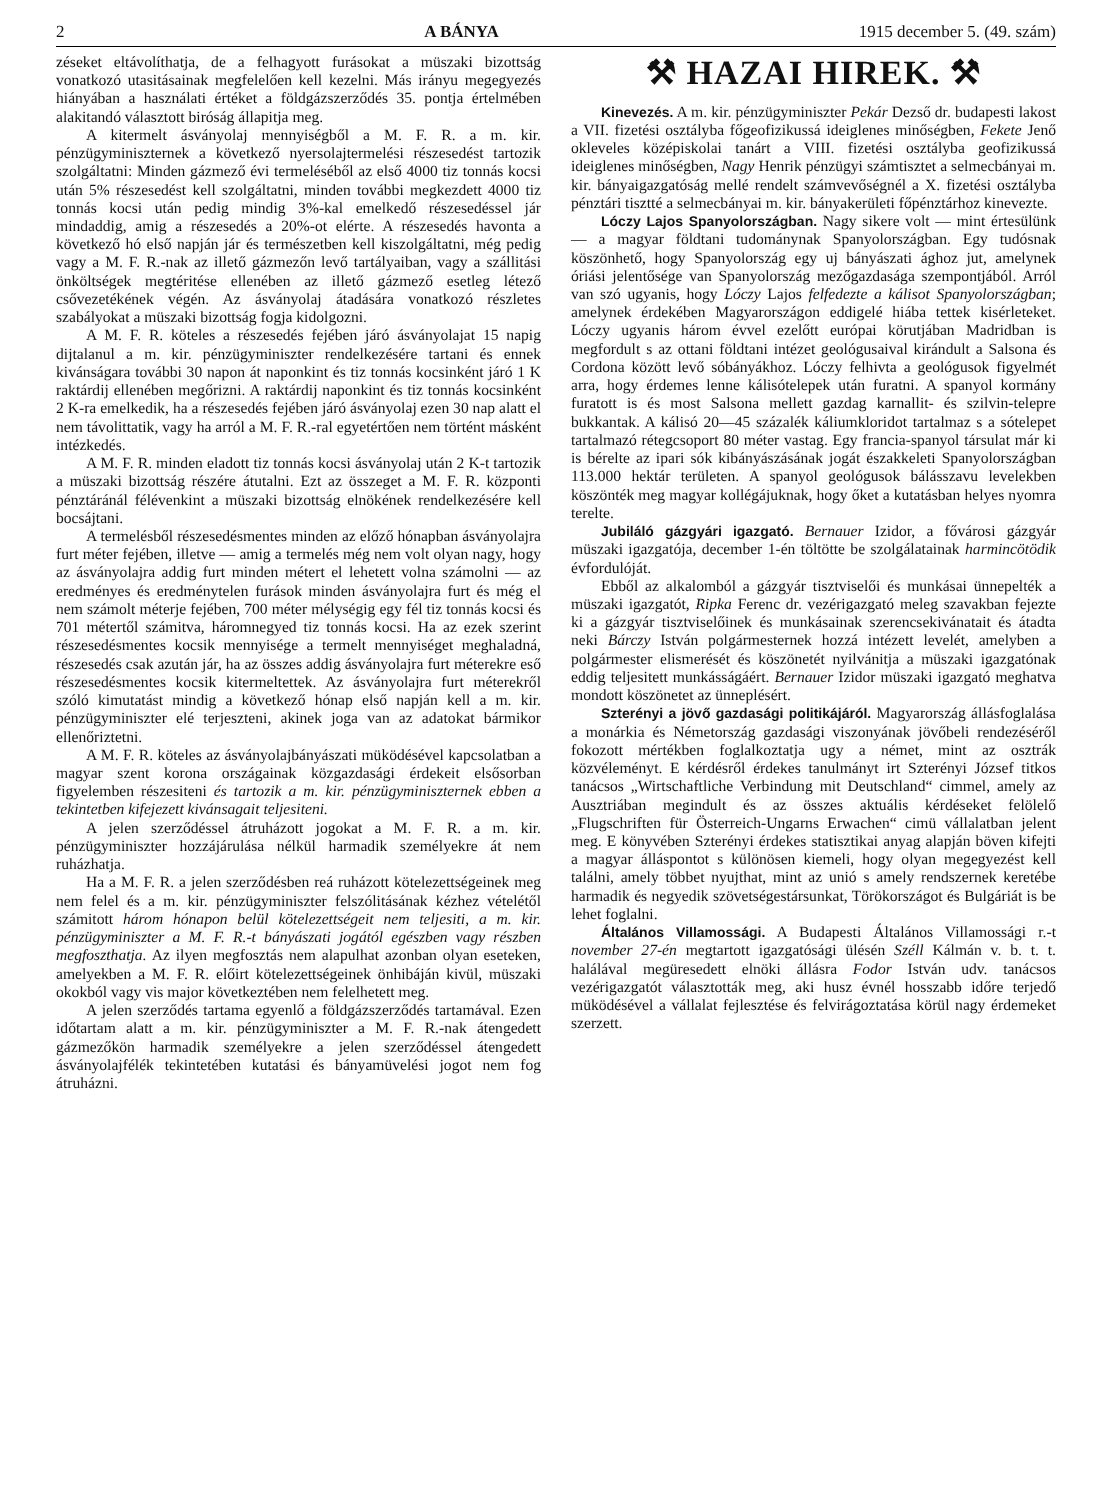2 A BÁNYA 1915 december 5. (49. szám)
zéseket eltávolíthatja, de a felhagyott furásokat a müszaki bizottság vonatkozó utasitásainak megfelelően kell kezelni. Más irányu megegyezés hiányában a használati értéket a földgázszerződés 35. pontja értelmében alakitandó választott biróság állapitja meg.
A kitermelt ásványolaj mennyiségből a M. F. R. a m. kir. pénzügyminiszternek a következő nyersolajtermelési részesedést tartozik szolgáltatni: Minden gázmező évi termeléséből az első 4000 tiz tonnás kocsi után 5% részesedést kell szolgáltatni, minden további megkezdett 4000 tiz tonnás kocsi után pedig mindig 3%-kal emelkedő részesedéssel jár mindaddig, amig a részesedés a 20%-ot elérte. A részesedés havonta a következő hó első napján jár és természetben kell kiszolgáltatni, még pedig vagy a M. F. R.-nak az illető gázmezőn levő tartályaiban, vagy a szállitási önköltségek megtéritése ellenében az illető gázmező esetleg létező csővezetékének végén. Az ásványolaj átadására vonatkozó részletes szabályokat a müszaki bizottság fogja kidolgozni.
A M. F. R. köteles a részesedés fejében járó ásványolajat 15 napig dijtalanul a m. kir. pénzügyminiszter rendelkezésére tartani és ennek kivánságara további 30 napon át naponkint és tiz tonnás kocsinként járó 1 K raktárdij ellenében megőrizni. A raktárdij naponkint és tiz tonnás kocsinként 2 K-ra emelkedik, ha a részesedés fejében járó ásványolaj ezen 30 nap alatt el nem távolittatik, vagy ha arról a M. F. R.-ral egyetértően nem történt másként intézkedés.
A M. F. R. minden eladott tiz tonnás kocsi ásványolaj után 2 K-t tartozik a müszaki bizottság részére átutalni. Ezt az összeget a M. F. R. központi pénztáránál félévenkint a müszaki bizottság elnökének rendelkezésére kell bocsájtani.
A termelésből részesedésmentes minden az előző hónapban ásványolajra furt méter fejében, illetve — amig a termelés még nem volt olyan nagy, hogy az ásványolajra addig furt minden métert el lehetett volna számolni — az eredményes és eredménytelen furások minden ásványolajra furt és még el nem számolt méterje fejében, 700 méter mélységig egy fél tiz tonnás kocsi és 701 métertől számitva, háromnegyed tiz tonnás kocsi. Ha az ezek szerint részesedésmentes kocsik mennyisége a termelt mennyiséget meghaladná, részesedés csak azután jár, ha az összes addig ásványolajra furt méterekre eső részesedésmentes kocsik kitermeltettek. Az ásványolajra furt méterekről szóló kimutatást mindig a következő hónap első napján kell a m. kir. pénzügyminiszter elé terjeszteni, akinek joga van az adatokat bármikor ellenőriztetni.
A M. F. R. köteles az ásványolajbányászati müködésével kapcsolatban a magyar szent korona országainak közgazdasági érdekeit elsősorban figyelemben részesiteni és tartozik a m. kir. pénzügyminiszternek ebben a tekintetben kifejezett kivánsagait teljesiteni.
A jelen szerződéssel átruházott jogokat a M. F. R. a m. kir. pénzügyminiszter hozzájárulása nélkül harmadik személyekre át nem ruházhatja.
Ha a M. F. R. a jelen szerződésben reá ruházott kötelezettségeinek meg nem felel és a m. kir. pénzügyminiszter felszólitásának kézhez vételétől számitott három hónapon belül kötelezettségeit nem teljesiti, a m. kir. pénzügyminiszter a M. F. R.-t bányászati jogától egészben vagy részben megfoszthatja. Az ilyen megfosztás nem alapulhat azonban olyan eseteken, amelyekben a M. F. R. előirt kötelezettségeinek önhibáján kivül, müszaki okokból vagy vis major következtében nem felelhetett meg.
A jelen szerződés tartama egyenlő a földgázszerződés tartamával. Ezen időtartam alatt a m. kir. pénzügyminiszter a M. F. R.-nak átengedett gázmezőkön harmadik személyekre a jelen szerződéssel átengedett ásványolajfélék tekintetében kutatási és bányamüvelési jogot nem fog átruházni.
⚒ HAZAI HIREK. ⚒
Kinevezés. A m. kir. pénzügyminiszter Pekár Dezső dr. budapesti lakost a VII. fizetési osztályba főgeofizikussá ideiglenes minőségben, Fekete Jenő okleveles középiskolai tanárt a VIII. fizetési osztályba geofizikussá ideiglenes minőségben, Nagy Henrik pénzügyi számtisztet a selmecbányai m. kir. bányaigazgatóság mellé rendelt számvevőségnél a X. fizetési osztályba pénztári tisztté a selmecbányai m. kir. bányakerületi főpénztárhoz kinevezte.
Lóczy Lajos Spanyolországban. Nagy sikere volt — mint értesülünk — a magyar földtani tudománynak Spanyolországban. Egy tudósnak köszönhető, hogy Spanyolország egy uj bányászati ághoz jut, amelynek óriási jelentősége van Spanyolország mezőgazdasága szempontjából. Arról van szó ugyanis, hogy Lóczy Lajos felfedezte a kálisot Spanyolországban; amelynek érdekében Magyarországon eddigelé hiába tettek kisérleteket. Lóczy ugyanis három évvel ezelőtt európai körutjában Madridban is megfordult s az ottani földtani intézet geológusaival kirándult a Salsona és Cordona között levő sóbányákhoz. Lóczy felhivta a geológusok figyelmét arra, hogy érdemes lenne kálisótelepek után furatni. A spanyol kormány furatott is és most Salsona mellett gazdag karnallit- és szilvin-telepre bukkantak. A kálisó 20—45 százalék káliumkloridot tartalmaz s a sótelepet tartalmazó rétegcsoport 80 méter vastag. Egy francia-spanyol társulat már ki is bérelte az ipari sók kibányászásának jogát északkeleti Spanyolországban 113.000 hektár területen. A spanyol geológusok bálásszavu levelekben köszönték meg magyar kollégájuknak, hogy őket a kutatásban helyes nyomra terelte.
Jubiláló gázgyári igazgató. Bernauer Izidor, a fővárosi gázgyár müszaki igazgatója, december 1-én töltötte be szolgálatainak harmincötödik évfordulóját.
Ebből az alkalomból a gázgyár tisztviselői és munkásai ünnepelték a müszaki igazgatót, Ripka Ferenc dr. vezérigazgató meleg szavakban fejezte ki a gázgyár tisztviselőinek és munkásainak szerencsekivánatait és átadta neki Bárczy István polgármesternek hozzá intézett levelét, amelyben a polgármester elismerését és köszönetét nyilvánitja a müszaki igazgatónak eddig teljesitett munkásságáért. Bernauer Izidor müszaki igazgató meghatva mondott köszönetet az ünneplésért.
Szterényi a jövő gazdasági politikájáról. Magyarország állásfoglalása a monárkia és Németország gazdasági viszonyának jövőbeli rendezéséről fokozott mértékben foglalkoztatja ugy a német, mint az osztrák közvéleményt. E kérdésről érdekes tanulmányt irt Szterényi József titkos tanácsos „Wirtschaftliche Verbindung mit Deutschland“ cimmel, amely az Ausztriában megindult és az összes aktuális kérdéseket felölelő „Flugschriften für Österreich-Ungarns Erwachen“ cimü vállalatban jelent meg. E könyvében Szterényi érdekes statisztikai anyag alapján böven kifejti a magyar álláspontot s különösen kiemeli, hogy olyan megegyezést kell találni, amely többet nyujthat, mint az unió s amely rendszernek keretébe harmadik és negyedik szövetségestársunkat, Törökországot és Bulgáriát is be lehet foglalni.
Általános Villamossági. A Budapesti Általános Villamossági r.-t november 27-én megtartott igazgatósági ülésén Széll Kálmán v. b. t. t. halálával megüresedett elnöki állásra Fodor István udv. tanácsos vezérigazgatót választották meg, aki husz évnél hosszabb időre terjedő müködésével a vállalat fejlesztése és felvirágoztatása körül nagy érdemeket szerzett.